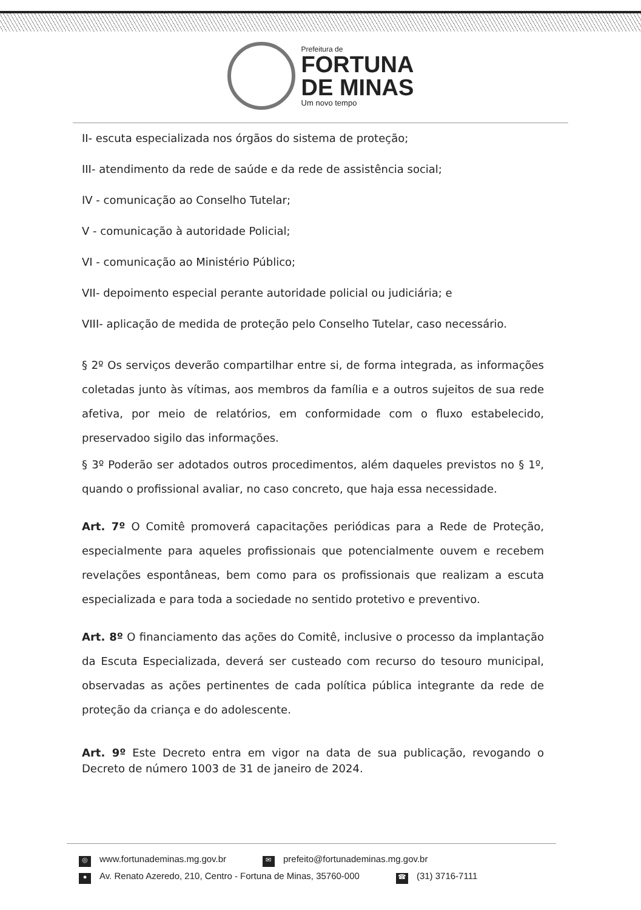Prefeitura de
FORTUNA
DE MINAS
Um novo tempo
II- escuta especializada nos órgãos do sistema de proteção;
III- atendimento da rede de saúde e da rede de assistência social;
IV - comunicação ao Conselho Tutelar;
V - comunicação à autoridade Policial;
VI - comunicação ao Ministério Público;
VII- depoimento especial perante autoridade policial ou judiciária; e
VIII- aplicação de medida de proteção pelo Conselho Tutelar, caso necessário.
§ 2º Os serviços deverão compartilhar entre si, de forma integrada, as informações coletadas junto às vítimas, aos membros da família e a outros sujeitos de sua rede afetiva, por meio de relatórios, em conformidade com o fluxo estabelecido, preservadoo sigilo das informações.
§ 3º Poderão ser adotados outros procedimentos, além daqueles previstos no § 1º, quando o profissional avaliar, no caso concreto, que haja essa necessidade.
Art. 7º O Comitê promoverá capacitações periódicas para a Rede de Proteção, especialmente para aqueles profissionais que potencialmente ouvem e recebem revelações espontâneas, bem como para os profissionais que realizam a escuta especializada e para toda a sociedade no sentido protetivo e preventivo.
Art. 8º O financiamento das ações do Comitê, inclusive o processo da implantação da Escuta Especializada, deverá ser custeado com recurso do tesouro municipal, observadas as ações pertinentes de cada política pública integrante da rede de proteção da criança e do adolescente.
Art. 9º Este Decreto entra em vigor na data de sua publicação, revogando o Decreto de número 1003 de 31 de janeiro de 2024.
◎ www.fortunademinas.mg.gov.br ✉ prefeito@fortunademinas.mg.gov.br
● Av. Renato Azeredo, 210, Centro - Fortuna de Minas, 35760-000 ☎ (31) 3716-7111